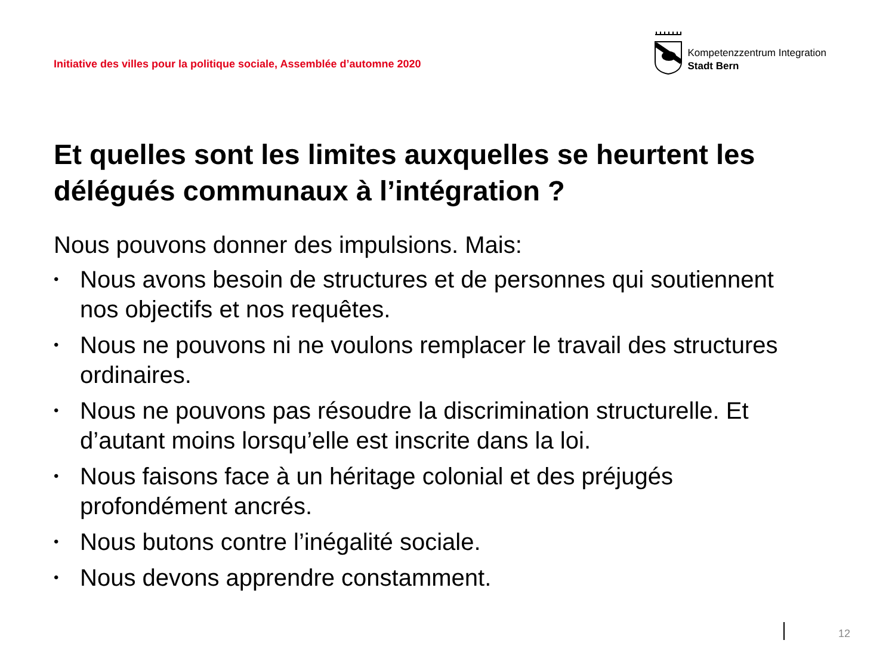Initiative des villes pour la politique sociale, Assemblée d’automne 2020
Kompetenzzentrum Integration
Stadt Bern
Et quelles sont les limites auxquelles se heurtent les délégués communaux à l’intégration ?
Nous pouvons donner des impulsions. Mais:
• Nous avons besoin de structures et de personnes qui soutiennent nos objectifs et nos requêtes.
• Nous ne pouvons ni ne voulons remplacer le travail des structures ordinaires.
• Nous ne pouvons pas résoudre la discrimination structurelle. Et d’autant moins lorsqu’elle est inscrite dans la loi.
• Nous faisons face à un héritage colonial et des préjugés profondément ancrés.
• Nous butons contre l’inégalité sociale.
• Nous devons apprendre constamment.
12